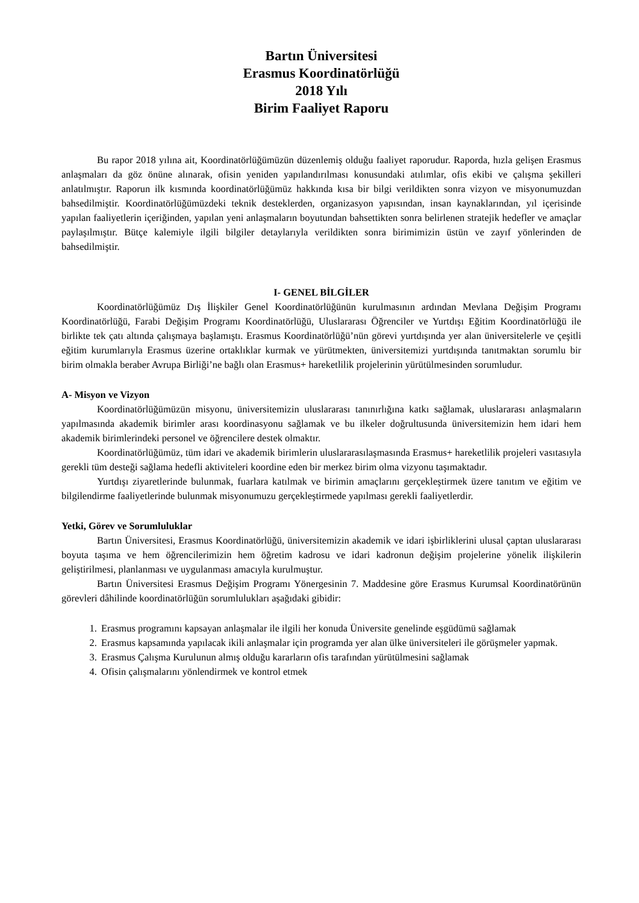Bartın Üniversitesi
Erasmus Koordinatörlüğü
2018 Yılı
Birim Faaliyet Raporu
Bu rapor 2018 yılına ait, Koordinatörlüğümüzün düzenlemiş olduğu faaliyet raporudur. Raporda, hızla gelişen Erasmus anlaşmaları da göz önüne alınarak, ofisin yeniden yapılandırılması konusundaki atılımlar, ofis ekibi ve çalışma şekilleri anlatılmıştır. Raporun ilk kısmında koordinatörlüğümüz hakkında kısa bir bilgi verildikten sonra vizyon ve misyonumuzdan bahsedilmiştir. Koordinatörlüğümüzdeki teknik desteklerden, organizasyon yapısından, insan kaynaklarından, yıl içerisinde yapılan faaliyetlerin içeriğinden, yapılan yeni anlaşmaların boyutundan bahsettikten sonra belirlenen stratejik hedefler ve amaçlar paylaşılmıştır. Bütçe kalemiyle ilgili bilgiler detaylarıyla verildikten sonra birimimizin üstün ve zayıf yönlerinden de bahsedilmiştir.
I- GENEL BİLGİLER
Koordinatörlüğümüz Dış İlişkiler Genel Koordinatörlüğünün kurulmasının ardından Mevlana Değişim Programı Koordinatörlüğü, Farabi Değişim Programı Koordinatörlüğü, Uluslararası Öğrenciler ve Yurtdışı Eğitim Koordinatörlüğü ile birlikte tek çatı altında çalışmaya başlamıştı. Erasmus Koordinatörlüğü’nün görevi yurtdışında yer alan üniversitelerle ve çeşitli eğitim kurumlarıyla Erasmus üzerine ortaklıklar kurmak ve yürütmekten, üniversitemizi yurtdışında tanıtmaktan sorumlu bir birim olmakla beraber Avrupa Birliği’ne bağlı olan Erasmus+ hareketlilik projelerinin yürütülmesinden sorumludur.
A- Misyon ve Vizyon
Koordinatörlüğümüzün misyonu, üniversitemizin uluslararası tanınırlığına katkı sağlamak, uluslararası anlaşmaların yapılmasında akademik birimler arası koordinasyonu sağlamak ve bu ilkeler doğrultusunda üniversitemizin hem idari hem akademik birimlerindeki personel ve öğrencilere destek olmaktır.
Koordinatörlüğümüz, tüm idari ve akademik birimlerin uluslararasılaşmasında Erasmus+ hareketlilik projeleri vasıtasıyla gerekli tüm desteği sağlama hedefli aktiviteleri koordine eden bir merkez birim olma vizyonu taşımaktadır.
Yurtdışı ziyaretlerinde bulunmak, fuarlara katılmak ve birimin amaçlarını gerçekleştirmek üzere tanıtım ve eğitim ve bilgilendirme faaliyetlerinde bulunmak misyonumuzu gerçekleştirmede yapılması gerekli faaliyetlerdir.
Yetki, Görev ve Sorumluluklar
Bartın Üniversitesi, Erasmus Koordinatörlüğü, üniversitemizin akademik ve idari işbirliklerini ulusal çaptan uluslararası boyuta taşıma ve hem öğrencilerimizin hem öğretim kadrosu ve idari kadronun değişim projelerine yönelik ilişkilerin geliştirilmesi, planlanması ve uygulanması amacıyla kurulmuştur.
Bartın Üniversitesi Erasmus Değişim Programı Yönergesinin 7. Maddesine göre Erasmus Kurumsal Koordinatörünün görevleri dâhilinde koordinatörlüğün sorumlulukları aşağıdaki gibidir:
1. Erasmus programını kapsayan anlaşmalar ile ilgili her konuda Üniversite genelinde eşgüdümü sağlamak
2. Erasmus kapsamında yapılacak ikili anlaşmalar için programda yer alan ülke üniversiteleri ile görüşmeler yapmak.
3. Erasmus Çalışma Kurulunun almış olduğu kararların ofis tarafından yürütülmesini sağlamak
4. Ofisin çalışmalarını yönlendirmek ve kontrol etmek